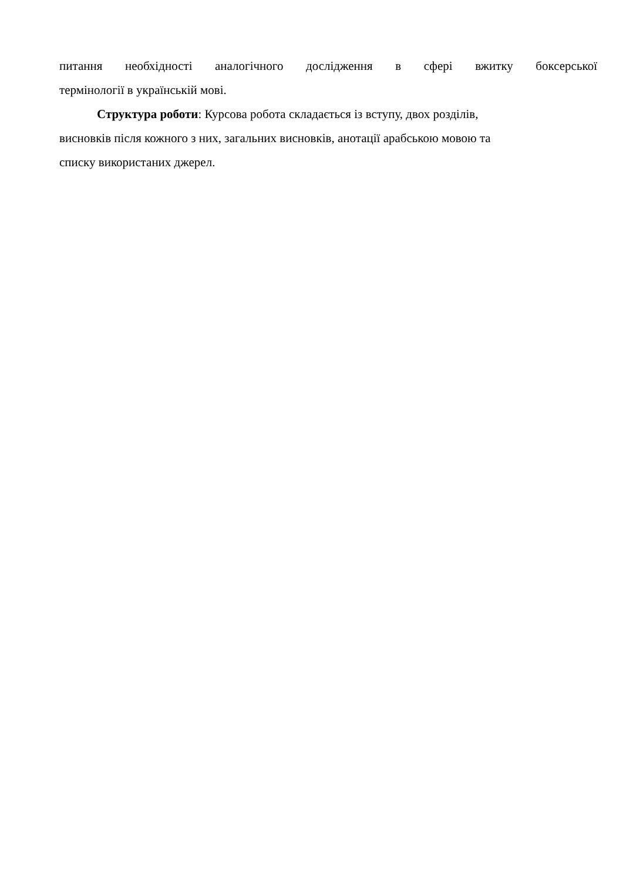питання необхідності аналогічного дослідження в сфері вжитку боксерської
термінології в українській мові.
Структура роботи: Курсова робота складається із вступу, двох розділів,
висновків після кожного з них, загальних висновків, анотації арабською мовою та
списку використаних джерел.